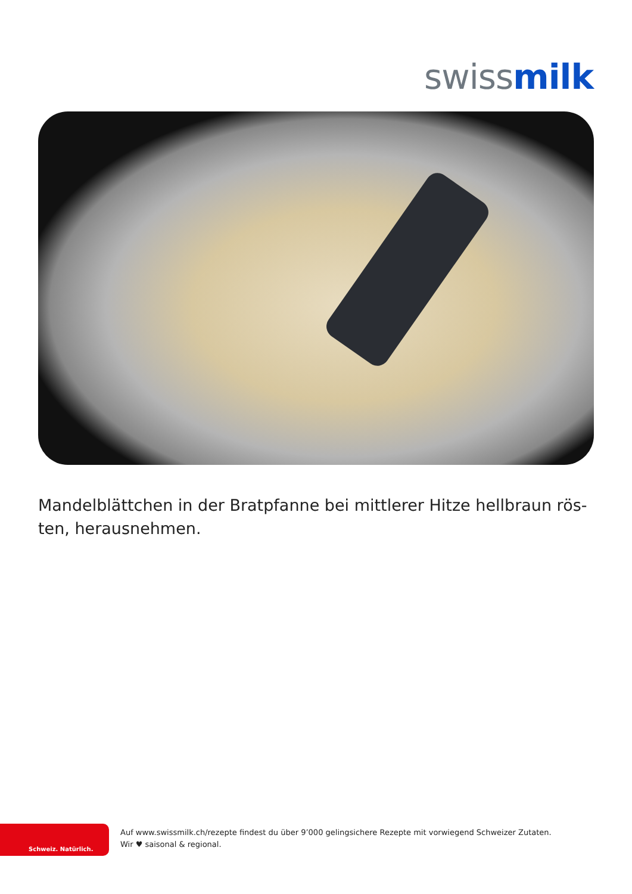swiss milk
Mandelblättchen in der Bratpfanne bei mittlerer Hitze hellbraun rös-ten, herausnehmen.
Schweiz. Natürlich.
Auf www.swissmilk.ch/rezepte findest du über 9’000 gelingsichere Rezepte mit vorwiegend Schweizer Zutaten.
Wir ♥ saisonal & regional.